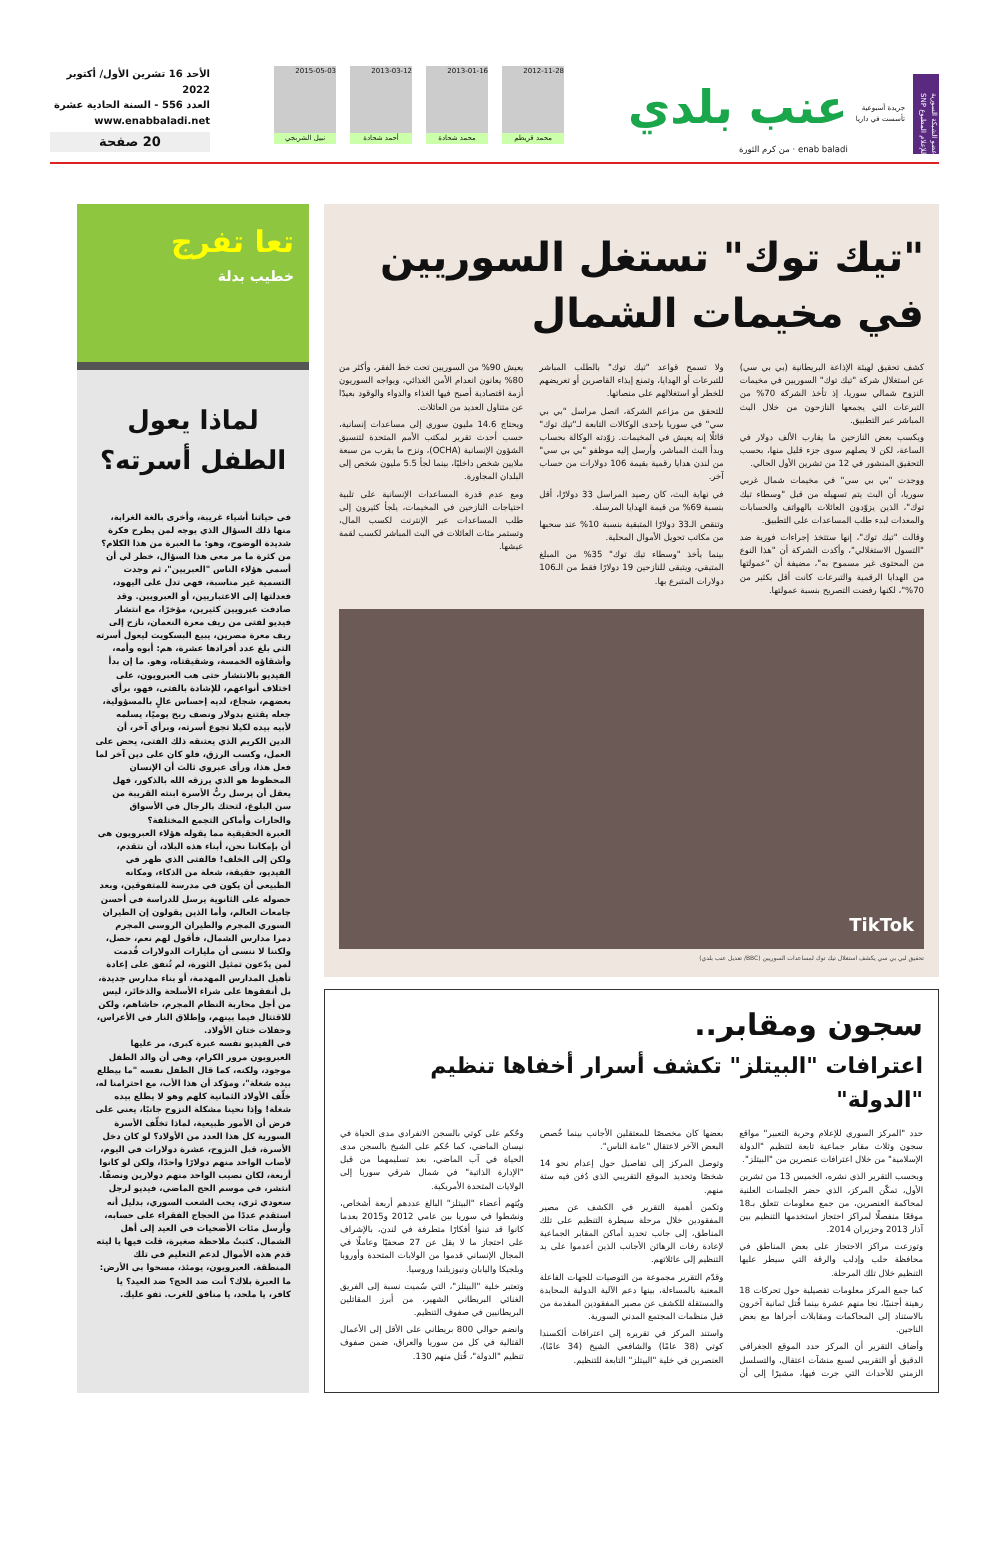عضو الشبكة السورية للإعلام المطبوع SNP
جريدة أسبوعية
تأسست في داريا
عنب بلدي
enab baladi · من كرم الثورة
2012-11-28
محمد قريطم
2013-01-16
محمد شحادة
2013-03-12
أحمد شحادة
2015-05-03
نبيل الشربجي
الأحد 16 تشرين الأول/ أكتوبر 2022
العدد 556 - السنة الحادية عشرة
www.enabbaladi.net
20 صفحة
"تيك توك" تستغل السوريين
في مخيمات الشمال
كشف تحقيق لهيئة الإذاعة البريطانية (بي بي سي) عن استغلال شركة "تيك توك" السوريين في مخيمات النزوح شمالي سوريا، إذ تأخذ الشركة 70% من التبرعات التي يجمعها النازحون من خلال البث المباشر عبر التطبيق.
ويكسب بعض النازحين ما يقارب الألف دولار في الساعة، لكن لا يصلهم سوى جزء قليل منها، بحسب التحقيق المنشور في 12 من تشرين الأول الحالي.
ووجدت "بي بي سي" في مخيمات شمال غربي سوريا، أن البث يتم تسهيله من قبل "وسطاء تيك توك"، الذين يزوّدون العائلات بالهواتف والحسابات والمعدات لبدء طلب المساعدات على التطبيق.
وقالت "تيك توك"، إنها ستتخذ إجراءات فورية ضد "التسول الاستغلالي"، وأكدت الشركة أن "هذا النوع من المحتوى غير مسموح به"، مضيفة أن "عمولتها من الهدايا الرقمية والتبرعات كانت أقل بكثير من 70%"، لكنها رفضت التصريح بنسبة عمولتها.
ولا تسمح قواعد "تيك توك" بالطلب المباشر للتبرعات أو الهدايا، وتمنع إيذاء القاصرين أو تعريضهم للخطر أو استغلالهم على منصاتها.
للتحقق من مزاعم الشركة، اتصل مراسل "بي بي سي" في سوريا بإحدى الوكالات التابعة لـ"تيك توك" قائلًا إنه يعيش في المخيمات. زوّدته الوكالة بحساب وبدأ البث المباشر، وأرسل إليه موظفو "بي بي سي" من لندن هدايا رقمية بقيمة 106 دولارات من حساب آخر.
في نهاية البث، كان رصيد المراسل 33 دولارًا، أقل بنسبة 69% من قيمة الهدايا المرسلة.
وتنقص الـ33 دولارًا المتبقية بنسبة 10% عند سحبها من مكاتب تحويل الأموال المحلية.
بينما يأخذ "وسطاء تيك توك" 35% من المبلغ المتبقي، ويتبقى للنازحين 19 دولارًا فقط من الـ106 دولارات المتبرع بها.
يعيش 90% من السوريين تحت خط الفقر، وأكثر من 80% يعانون انعدام الأمن الغذائي، ويواجه السوريون أزمة اقتصادية أصبح فيها الغذاء والدواء والوقود بعيدًا عن متناول العديد من العائلات.
ويحتاج 14.6 مليون سوري إلى مساعدات إنسانية، حسب أحدث تقرير لمكتب الأمم المتحدة لتنسيق الشؤون الإنسانية (OCHA)، ونزح ما يقرب من سبعة ملايين شخص داخليًا، بينما لجأ 5.5 مليون شخص إلى البلدان المجاورة.
ومع عدم قدرة المساعدات الإنسانية على تلبية احتياجات النازحين في المخيمات، يلجأ كثيرون إلى طلب المساعدات عبر الإنترنت لكسب المال، وتستمر مئات العائلات في البث المباشر لكسب لقمة عيشها.
TikTok
تحقيق لبي بي سي يكشف استغلال تيك توك لمساعدات السوريين (BBC/ تعديل عنب بلدي)
سجون ومقابر..
اعترافات "البيتلز" تكشف أسرار أخفاها تنظيم "الدولة"
حدد "المركز السوري للإعلام وحرية التعبير" مواقع سجون وثلاث مقابر جماعية تابعة لتنظيم "الدولة الإسلامية" من خلال اعترافات عنصرين من "البيتلز".
وبحسب التقرير الذي نشره، الخميس 13 من تشرين الأول، تمكّن المركز، الذي حضر الجلسات العلنية لمحاكمة العنصرين، من جمع معلومات تتعلق بـ18 موقعًا منفصلًا لمراكز احتجاز استخدمها التنظيم بين آذار 2013 وحزيران 2014.
وتوزعت مراكز الاحتجاز على بعض المناطق في محافظة حلب وإدلب والرقة التي سيطر عليها التنظيم خلال تلك المرحلة.
كما جمع المركز معلومات تفصيلية حول تحركات 18 رهينة أجنبيًا، نجا منهم عشرة بينما قُتل ثمانية آخرون بالاستناد إلى المحاكمات ومقابلات أجراها مع بعض الناجين.
وأضاف التقرير أن المركز حدد الموقع الجغرافي الدقيق أو التقريبي لسبع منشآت اعتقال، والتسلسل الزمني للأحداث التي جرت فيها، مشيرًا إلى أن بعضها كان مخصصًا للمعتقلين الأجانب بينما خُصص البعض الآخر لاعتقال "عامة الناس".
وتوصل المركز إلى تفاصيل حول إعدام نحو 14 شخصًا وتحديد الموقع التقريبي الذي دُفن فيه ستة منهم.
وتكمن أهمية التقرير في الكشف عن مصير المفقودين خلال مرحلة سيطرة التنظيم على تلك المناطق، إلى جانب تحديد أماكن المقابر الجماعية لإعادة رفات الرهائن الأجانب الذين أعدموا على يد التنظيم إلى عائلاتهم.
وقدّم التقرير مجموعة من التوصيات للجهات الفاعلة المعنية بالمساءلة، بينها دعم الآلية الدولية المحايدة والمستقلة للكشف عن مصير المفقودين المقدمة من قبل منظمات المجتمع المدني السورية.
واستند المركز في تقريره إلى اعترافات ألكسندا كوتي (38 عامًا) والشافعي الشيخ (34 عامًا)، العنصرين في خلية "البيتلز" التابعة للتنظيم.
وحُكم على كوتي بالسجن الانفرادي مدى الحياة في نيسان الماضي، كما حُكم على الشيخ بالسجن مدى الحياة في آب الماضي، بعد تسليمهما من قبل "الإدارة الذاتية" في شمال شرقي سوريا إلى الولايات المتحدة الأمريكية.
ويُتهم أعضاء "البيتلز" البالغ عددهم أربعة أشخاص، ونشطوا في سوريا بين عامي 2012 و2015 بعدما كانوا قد تبنوا أفكارًا متطرفة في لندن، بالإشراف على احتجاز ما لا يقل عن 27 صحفيًا وعاملًا في المجال الإنساني قدموا من الولايات المتحدة وأوروبا وبلجيكا واليابان ونيوزيلندا وروسيا.
وتعتبر خلية "البيتلز"، التي سُميت نسبة إلى الفريق الغنائي البريطاني الشهير، من أبرز المقاتلين البريطانيين في صفوف التنظيم.
وانضم حوالي 800 بريطاني على الأقل إلى الأعمال القتالية في كل من سوريا والعراق، ضمن صفوف تنظيم "الدولة"، قُتل منهم 130.
تعا تفرج
خطيب بدلة
لماذا يعول الطفل أسرته؟
في حياتنا أشياء غريبة، وأخرى بالغة الغرابة، منها ذلك السؤال الذي يوجه لمن يطرح فكرة شديدة الوضوح، وهو: ما العبرة من هذا الكلام؟
من كثرة ما مر معي هذا السؤال، خطر لي أن أسمي هؤلاء الناس "العبريين"، ثم وجدت التسمية غير مناسبة، فهي تدل على اليهود، فعدلتها إلى الاعتباريين، أو العبرويين. وقد صادفت عبرويين كثيرين، مؤخرًا، مع انتشار فيديو لفتى من ريف معرة النعمان، نازح إلى ريف معرة مصرين، يبيع البسكويت ليعول أسرته التي بلغ عدد أفرادها عشرة، هم: أبوه وأمه، وأشقاؤه الخمسة، وشقيقتاه، وهو. ما إن بدأ الفيديو بالانتشار حتى هب العبرويون، على اختلاف أنواعهم، للإشادة بالفتى، فهو، برأي بعضهم، شجاع، لديه إحساس عالٍ بالمسؤولية، جعله يقتنع بدولار ونصف ربح يوميًا، يسلمه لأبيه بيده لكيلا تجوع أسرته، وبرأي آخر، أن الدين الكريم الذي يعتنقه ذلك الفتى، يحض على العمل، وكسب الرزق، فلو كان على دين آخر لما فعل هذا، ورأى عبروي ثالث أن الإنسان المحظوظ هو الذي يرزقه الله بالذكور، فهل يعقل أن يرسل ربُّ الأسرة ابنته القريبة من سن البلوغ، لتحتك بالرجال في الأسواق والحارات وأماكن التجمع المختلفة؟
العبرة الحقيقية مما يقوله هؤلاء العبرويون هي أن بإمكاننا نحن، أبناء هذه البلاد، أن نتقدم، ولكن إلى الخلف! فالفتى الذي ظهر في الفيديو، حقيقة، شعلة من الذكاء، ومكانه الطبيعي أن يكون في مدرسة للمتفوقين، وبعد حصوله على الثانوية يرسل للدراسة في أحسن جامعات العالم، وأما الذين يقولون إن الطيران السوري المجرم والطيران الروسي المجرم دمرا مدارس الشمال، فأقول لهم نعم، حصل، ولكننا لا ننسى أن مليارات الدولارات قُدمت لمن يدّعون تمثيل الثورة، لم تُنفق على إعادة تأهيل المدارس المهدمة، أو بناء مدارس جديدة، بل أنفقوها على شراء الأسلحة والذخائر، ليس من أجل محاربة النظام المجرم، حاشاهم، ولكن للاقتتال فيما بينهم، وإطلاق النار في الأعراس، وحفلات ختان الأولاد.
في الفيديو نفسه عبرة كبرى، مر عليها العبرويون مرور الكرام، وهي أن والد الطفل موجود، ولكنه، كما قال الطفل نفسه "ما بيطلع بيده شغلة"، ومؤكد أن هذا الأب، مع احترامنا له، خلّف الأولاد الثمانية كلهم وهو لا يطلع بيده شغلة! وإذا نحينا مشكلة النزوح جانبًا، يعني على فرض أن الأمور طبيعية، لماذا تخلّف الأسرة السورية كل هذا العدد من الأولاد؟ لو كان دخل الأسرة، قبل النزوح، عشرة دولارات في اليوم، لأصاب الواحد منهم دولارًا واحدًا، ولكن لو كانوا أربعة، لكان نصيب الواحد منهم دولارين ونصفًا.
انتشر، في موسم الحج الماضي، فيديو لرجل سعودي ثري، يحب الشعب السوري، بدليل أنه استقدم عددًا من الحجاج الفقراء على حسابه، وأرسل مئات الأضحيات في العيد إلى أهل الشمال. كتبتُ ملاحظة صغيرة، قلت فيها يا ليته قدم هذه الأموال لدعم التعليم في تلك المنطقة. العبرويون، يومئذ، مسحوا بي الأرض: ما العبرة بلاك؟ أنت ضد الحج؟ ضد العيد؟ يا كافر، يا ملحد، يا منافق للغرب. تفو عليك.